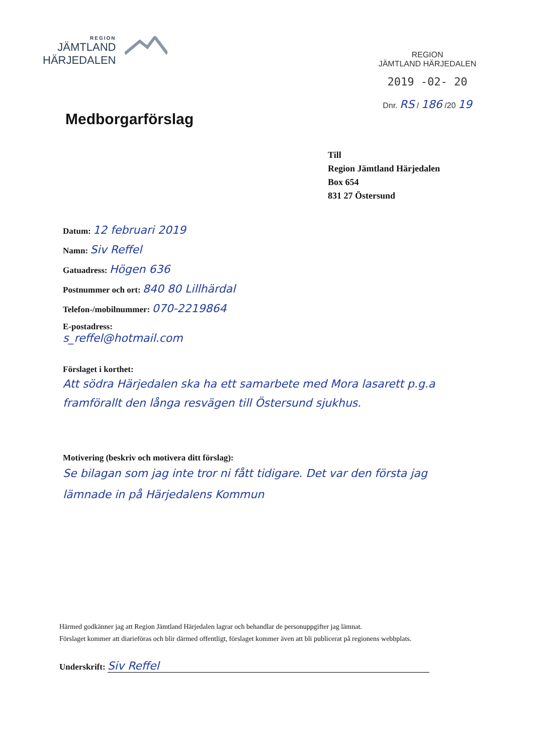REGION
JÄMTLAND
HÄRJEDALEN
REGION
JÄMTLAND HÄRJEDALEN
2019 -02- 20
Dnr. RS / 186 /20 19
Medborgarförslag
Till
Region Jämtland Härjedalen
Box 654
831 27 Östersund
Datum: 12 februari 2019
Namn: Siv Reffel
Gatuadress: Högen 636
Postnummer och ort: 840 80 Lillhärdal
Telefon-/mobilnummer: 070-2219864
E-postadress:
s_reffel@hotmail.com
Förslaget i korthet:
Att södra Härjedalen ska ha ett samarbete med Mora lasarett p.g.a framförallt den långa resvägen till Östersund sjukhus.
Motivering (beskriv och motivera ditt förslag):
Se bilagan som jag inte tror ni fått tidigare. Det var den första jag lämnade in på Härjedalens Kommun
Härmed godkänner jag att Region Jämtland Härjedalen lagrar och behandlar de personuppgifter jag lämnat.
Förslaget kommer att diarieföras och blir därmed offentligt, förslaget kommer även att bli publicerat på regionens webbplats.
Underskrift: Siv Reffel